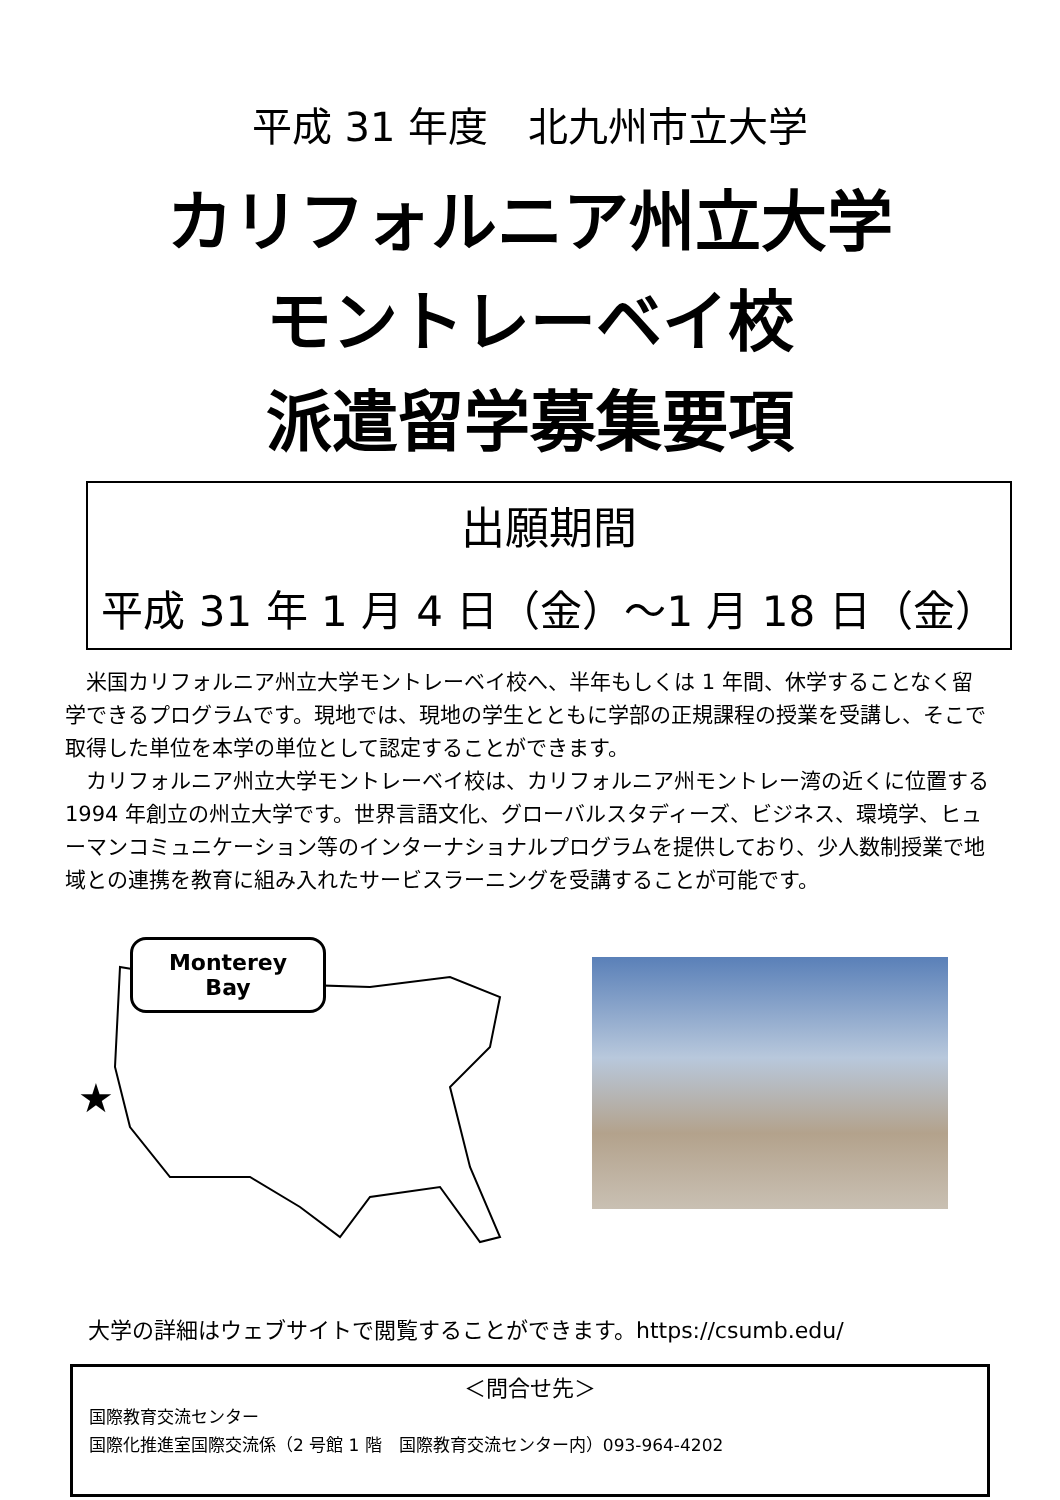平成 31 年度　北九州市立大学
カリフォルニア州立大学
モントレーベイ校
派遣留学募集要項
出願期間
平成 31 年 1 月 4 日（金）～1 月 18 日（金）
米国カリフォルニア州立大学モントレーベイ校へ、半年もしくは 1 年間、休学することなく留学できるプログラムです。現地では、現地の学生とともに学部の正規課程の授業を受講し、そこで取得した単位を本学の単位として認定することができます。
カリフォルニア州立大学モントレーベイ校は、カリフォルニア州モントレー湾の近くに位置する 1994 年創立の州立大学です。世界言語文化、グローバルスタディーズ、ビジネス、環境学、ヒューマンコミュニケーション等のインターナショナルプログラムを提供しており、少人数制授業で地域との連携を教育に組み入れたサービスラーニングを受講することが可能です。
★
Monterey
Bay
大学の詳細はウェブサイトで閲覧することができます。https://csumb.edu/
＜問合せ先＞
国際教育交流センター
国際化推進室国際交流係（2 号館 1 階　国際教育交流センター内）093-964-4202